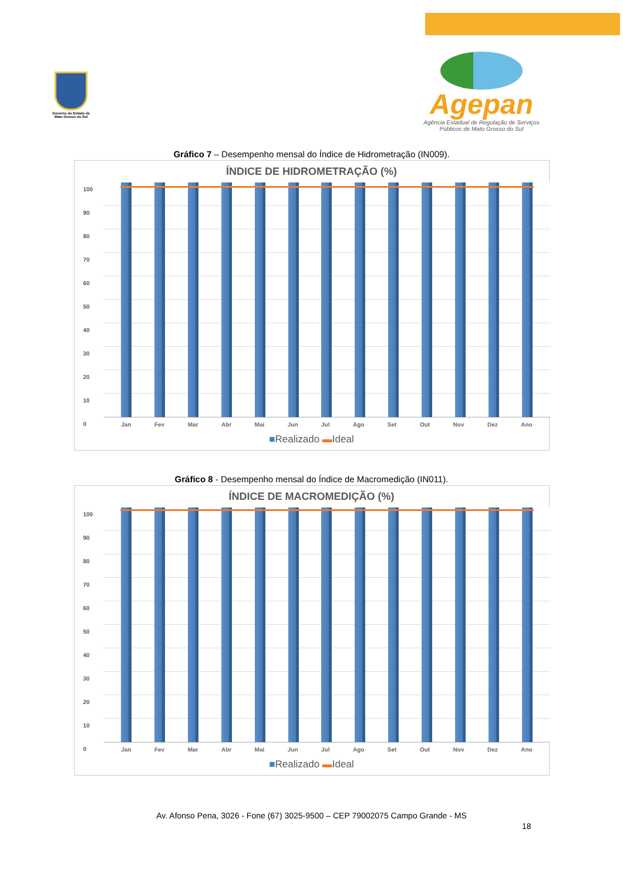Governo do Estado de Mato Grosso do Sul
Agepan
Agência Estadual de Regulação de Serviços Públicos de Mato Grosso do Sul
Gráfico 7 – Desempenho mensal do Índice de Hidrometração (IN009).
ÍNDICE DE HIDROMETRAÇÃO (%)
100
90
80
70
60
50
40
30
20
10
0
Jan Fev Mar Abr Mai Jun Jul Ago Set Out Nov Dez Ano
■Realizado ▬Ideal
Gráfico 8 - Desempenho mensal do Índice de Macromedição (IN011).
ÍNDICE DE MACROMEDIÇÃO (%)
100
90
80
70
60
50
40
30
20
10
0
Jan Fev Mar Abr Mai Jun Jul Ago Set Out Nov Dez Ano
■Realizado ▬Ideal
18
Av. Afonso Pena, 3026 - Fone (67) 3025-9500 – CEP 79002075 Campo Grande - MS